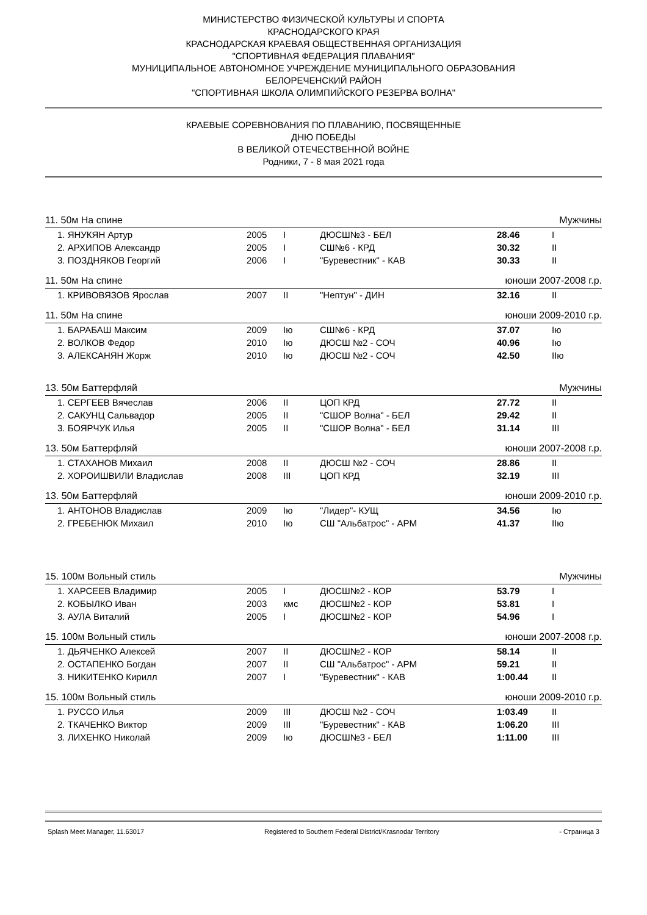МИНИСТЕРСТВО ФИЗИЧЕСКОЙ КУЛЬТУРЫ И СПОРТА
КРАСНОДАРСКОГО КРАЯ
КРАСНОДАРСКАЯ КРАЕВАЯ ОБЩЕСТВЕННАЯ ОРГАНИЗАЦИЯ
"СПОРТИВНАЯ ФЕДЕРАЦИЯ ПЛАВАНИЯ"
МУНИЦИПАЛЬНОЕ АВТОНОМНОЕ УЧРЕЖДЕНИЕ МУНИЦИПАЛЬНОГО ОБРАЗОВАНИЯ
БЕЛОРЕЧЕНСКИЙ РАЙОН
"СПОРТИВНАЯ ШКОЛА ОЛИМПИЙСКОГО РЕЗЕРВА ВОЛНА"
КРАЕВЫЕ СОРЕВНОВАНИЯ ПО ПЛАВАНИЮ, ПОСВЯЩЕННЫЕ
ДНЮ ПОБЕДЫ
В ВЕЛИКОЙ ОТЕЧЕСТВЕННОЙ ВОЙНЕ
Родники, 7 - 8 мая 2021 года
11. 50м На спине Мужчины
| 1. ЯНУКЯН Артур | 2005 | I | ДЮСШ№3 - БЕЛ | 28.46 | I |
| 2. АРХИПОВ Александр | 2005 | I | СШ№6 - КРД | 30.32 | II |
| 3. ПОЗДНЯКОВ Георгий | 2006 | I | "Буревестник" - КАВ | 30.33 | II |
11. 50м На спине юноши 2007-2008 г.р.
| 1. КРИВОВЯЗОВ Ярослав | 2007 | II | "Нептун" - ДИН | 32.16 | II |
11. 50м На спине юноши 2009-2010 г.р.
| 1. БАРАБАШ Максим | 2009 | Iю | СШ№6 - КРД | 37.07 | Iю |
| 2. ВОЛКОВ Федор | 2010 | Iю | ДЮСШ №2 - СОЧ | 40.96 | Iю |
| 3. АЛЕКСАНЯН Жорж | 2010 | Iю | ДЮСШ №2 - СОЧ | 42.50 | IIю |
13. 50м Баттерфляй Мужчины
| 1. СЕРГЕЕВ Вячеслав | 2006 | II | ЦОП КРД | 27.72 | II |
| 2. САКУНЦ Сальвадор | 2005 | II | "СШОР Волна" - БЕЛ | 29.42 | II |
| 3. БОЯРЧУК Илья | 2005 | II | "СШОР Волна" - БЕЛ | 31.14 | III |
13. 50м Баттерфляй юноши 2007-2008 г.р.
| 1. СТАХАНОВ Михаил | 2008 | II | ДЮСШ №2 - СОЧ | 28.86 | II |
| 2. ХОРОИШВИЛИ Владислав | 2008 | III | ЦОП КРД | 32.19 | III |
13. 50м Баттерфляй юноши 2009-2010 г.р.
| 1. АНТОНОВ Владислав | 2009 | Iю | "Лидер"- КУЩ | 34.56 | Iю |
| 2. ГРЕБЕНЮК Михаил | 2010 | Iю | СШ "Альбатрос" - АРМ | 41.37 | IIю |
15. 100м Вольный стиль Мужчины
| 1. ХАРСЕЕВ Владимир | 2005 | I | ДЮСШ№2 - КОР | 53.79 | I |
| 2. КОБЫЛКО Иван | 2003 | кмс | ДЮСШ№2 - КОР | 53.81 | I |
| 3. АУЛА Виталий | 2005 | I | ДЮСШ№2 - КОР | 54.96 | I |
15. 100м Вольный стиль юноши 2007-2008 г.р.
| 1. ДЬЯЧЕНКО Алексей | 2007 | II | ДЮСШ№2 - КОР | 58.14 | II |
| 2. ОСТАПЕНКО Богдан | 2007 | II | СШ "Альбатрос" - АРМ | 59.21 | II |
| 3. НИКИТЕНКО Кирилл | 2007 | I | "Буревестник" - КАВ | 1:00.44 | II |
15. 100м Вольный стиль юноши 2009-2010 г.р.
| 1. РУССО Илья | 2009 | III | ДЮСШ №2 - СОЧ | 1:03.49 | II |
| 2. ТКАЧЕНКО Виктор | 2009 | III | "Буревестник" - КАВ | 1:06.20 | III |
| 3. ЛИХЕНКО Николай | 2009 | Iю | ДЮСШ№3 - БЕЛ | 1:11.00 | III |
Splash Meet Manager, 11.63017 Registered to Southern Federal District/Krasnodar Territory - Страница 3